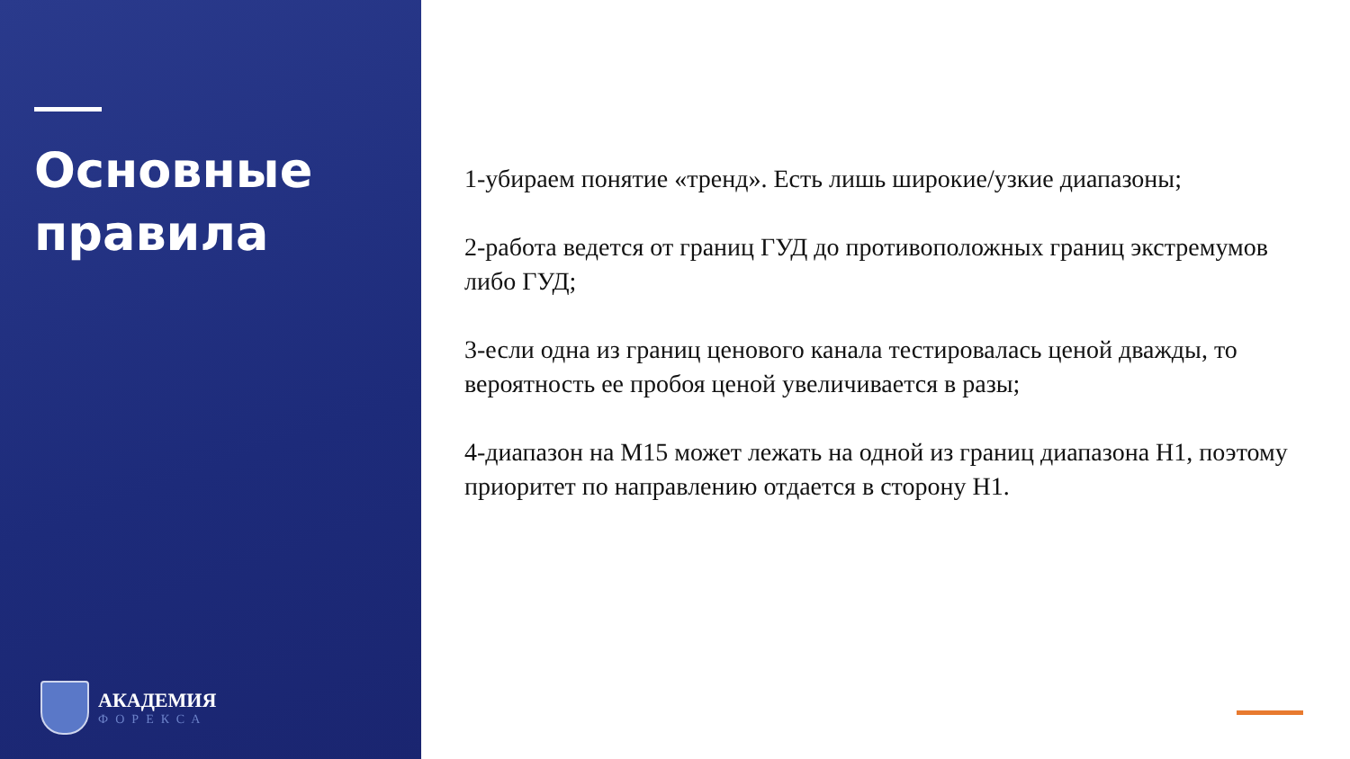Основные
правила
АКАДЕМИЯ
ФОРЕКСА
1-убираем понятие «тренд». Есть лишь широкие/узкие диапазоны;
2-работа ведется от границ ГУД до противоположных границ экстремумов либо ГУД;
3-если одна из границ ценового канала тестировалась ценой дважды, то вероятность ее пробоя ценой увеличивается в разы;
4-диапазон на М15 может лежать на одной из границ диапазона Н1, поэтому приоритет по направлению отдается в сторону Н1.